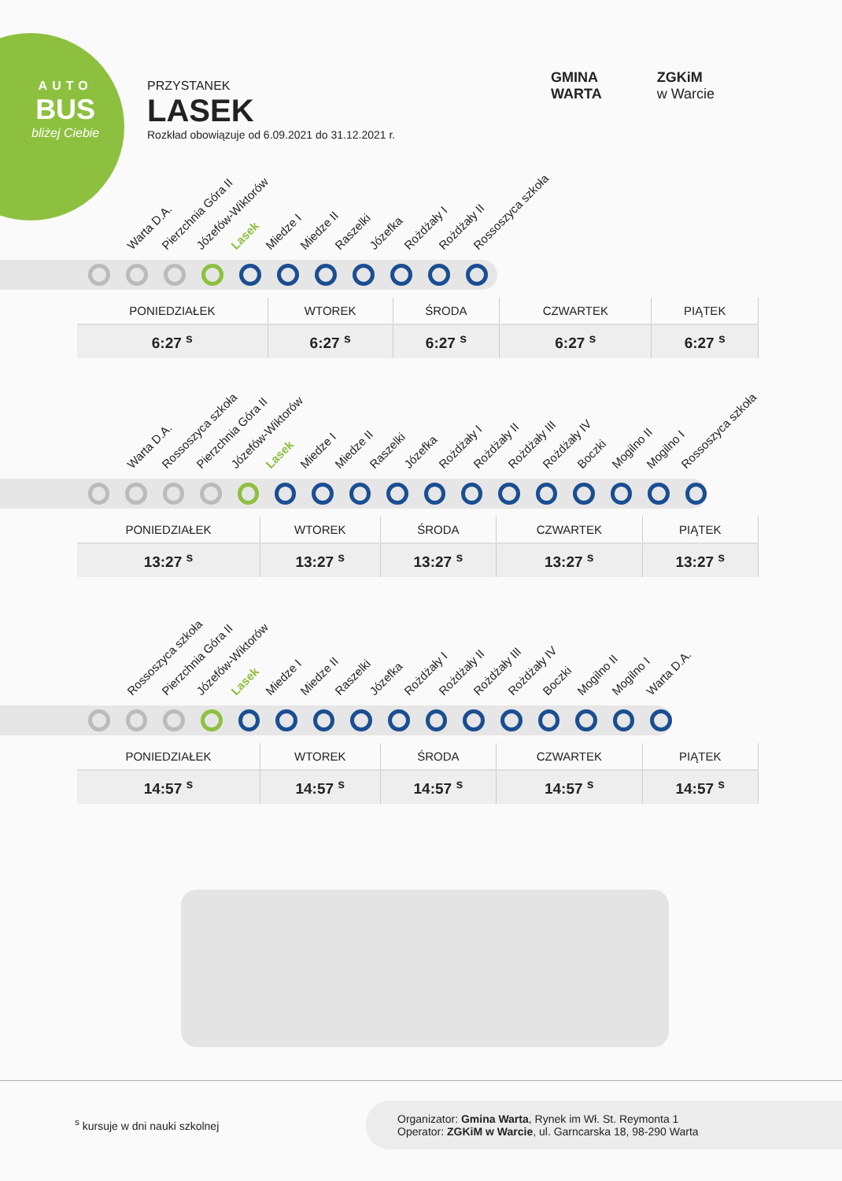AUTO
BUS
bliżej Ciebie
PRZYSTANEK
LASEK
Rozkład obowiązuje od 6.09.2021 do 31.12.2021 r.
GMINA
WARTA
ZGKiM
w Warcie
Warta D.A. Pierzchnia Góra II Józefów-Wiktorów Lasek Miedze I Miedze II Raszelki Józefka Rożdżały I Rożdżały II Rossoszyca szkoła
| PONIEDZIAŁEK | WTOREK | ŚRODA | CZWARTEK | PIĄTEK |
| --- | --- | --- | --- | --- |
| 6:27 <sup>s</sup> | 6:27 <sup>s</sup> | 6:27 <sup>s</sup> | 6:27 <sup>s</sup> | 6:27 <sup>s</sup> |
Warta D.A. Rossoszyca szkoła Pierzchnia Góra II Józefów-Wiktorów Lasek Miedze I Miedze II Raszelki Józefka Rożdżały I Rożdżały II Rożdżały III Rożdżały IV Boczki Mogilno II Mogilno I Rossoszyca szkoła
| PONIEDZIAŁEK | WTOREK | ŚRODA | CZWARTEK | PIĄTEK |
| --- | --- | --- | --- | --- |
| 13:27 <sup>s</sup> | 13:27 <sup>s</sup> | 13:27 <sup>s</sup> | 13:27 <sup>s</sup> | 13:27 <sup>s</sup> |
Rossoszyca szkoła Pierzchnia Góra II Józefów-Wiktorów Lasek Miedze I Miedze II Raszelki Józefka Rożdżały I Rożdżały II Rożdżały III Rożdżały IV Boczki Mogilno II Mogilno I Warta D.A.
| PONIEDZIAŁEK | WTOREK | ŚRODA | CZWARTEK | PIĄTEK |
| --- | --- | --- | --- | --- |
| 14:57 <sup>s</sup> | 14:57 <sup>s</sup> | 14:57 <sup>s</sup> | 14:57 <sup>s</sup> | 14:57 <sup>s</sup> |
<sup>s</sup> kursuje w dni nauki szkolnej
Organizator: Gmina Warta, Rynek im Wł. St. Reymonta 1
Operator: ZGKiM w Warcie, ul. Garncarska 18, 98-290 Warta